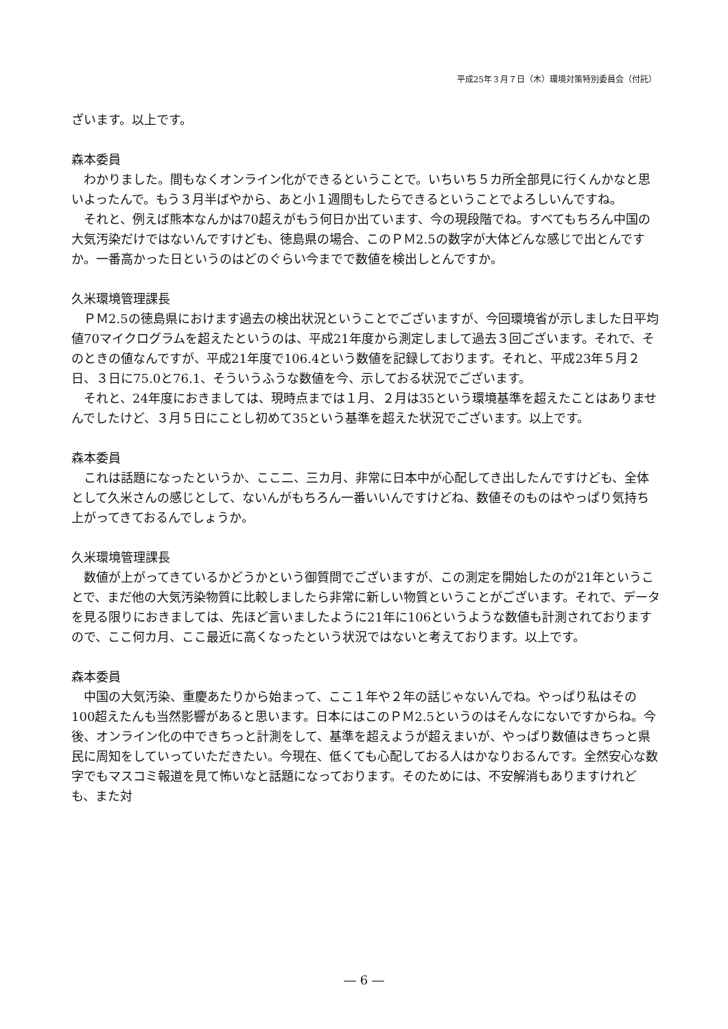平成25年３月７日（木）環境対策特別委員会（付託）
ざいます。以上です。
森本委員
わかりました。間もなくオンライン化ができるということで。いちいち５カ所全部見に行くんかなと思いよったんで。もう３月半ばやから、あと小１週間もしたらできるということでよろしいんですね。
それと、例えば熊本なんかは70超えがもう何日か出ています、今の現段階でね。すべてもちろん中国の大気汚染だけではないんですけども、徳島県の場合、このＰＭ2.5の数字が大体どんな感じで出とんですか。一番高かった日というのはどのぐらい今までで数値を検出しとんですか。
久米環境管理課長
ＰＭ2.5の徳島県におけます過去の検出状況ということでございますが、今回環境省が示しました日平均値70マイクログラムを超えたというのは、平成21年度から測定しまして過去３回ございます。それで、そのときの値なんですが、平成21年度で106.4という数値を記録しております。それと、平成23年５月２日、３日に75.0と76.1、そういうふうな数値を今、示しておる状況でございます。
それと、24年度におきましては、現時点までは１月、２月は35という環境基準を超えたことはありませんでしたけど、３月５日にことし初めて35という基準を超えた状況でございます。以上です。
森本委員
これは話題になったというか、ここ二、三カ月、非常に日本中が心配してき出したんですけども、全体として久米さんの感じとして、ないんがもちろん一番いいんですけどね、数値そのものはやっぱり気持ち上がってきておるんでしょうか。
久米環境管理課長
数値が上がってきているかどうかという御質問でございますが、この測定を開始したのが21年ということで、まだ他の大気汚染物質に比較しましたら非常に新しい物質ということがございます。それで、データを見る限りにおきましては、先ほど言いましたように21年に106というような数値も計測されておりますので、ここ何カ月、ここ最近に高くなったという状況ではないと考えております。以上です。
森本委員
中国の大気汚染、重慶あたりから始まって、ここ１年や２年の話じゃないんでね。やっぱり私はその100超えたんも当然影響があると思います。日本にはこのＰＭ2.5というのはそんなにないですからね。今後、オンライン化の中できちっと計測をして、基準を超えようが超えまいが、やっぱり数値はきちっと県民に周知をしていっていただきたい。今現在、低くても心配しておる人はかなりおるんです。全然安心な数字でもマスコミ報道を見て怖いなと話題になっております。そのためには、不安解消もありますけれども、また対
― 6 ―